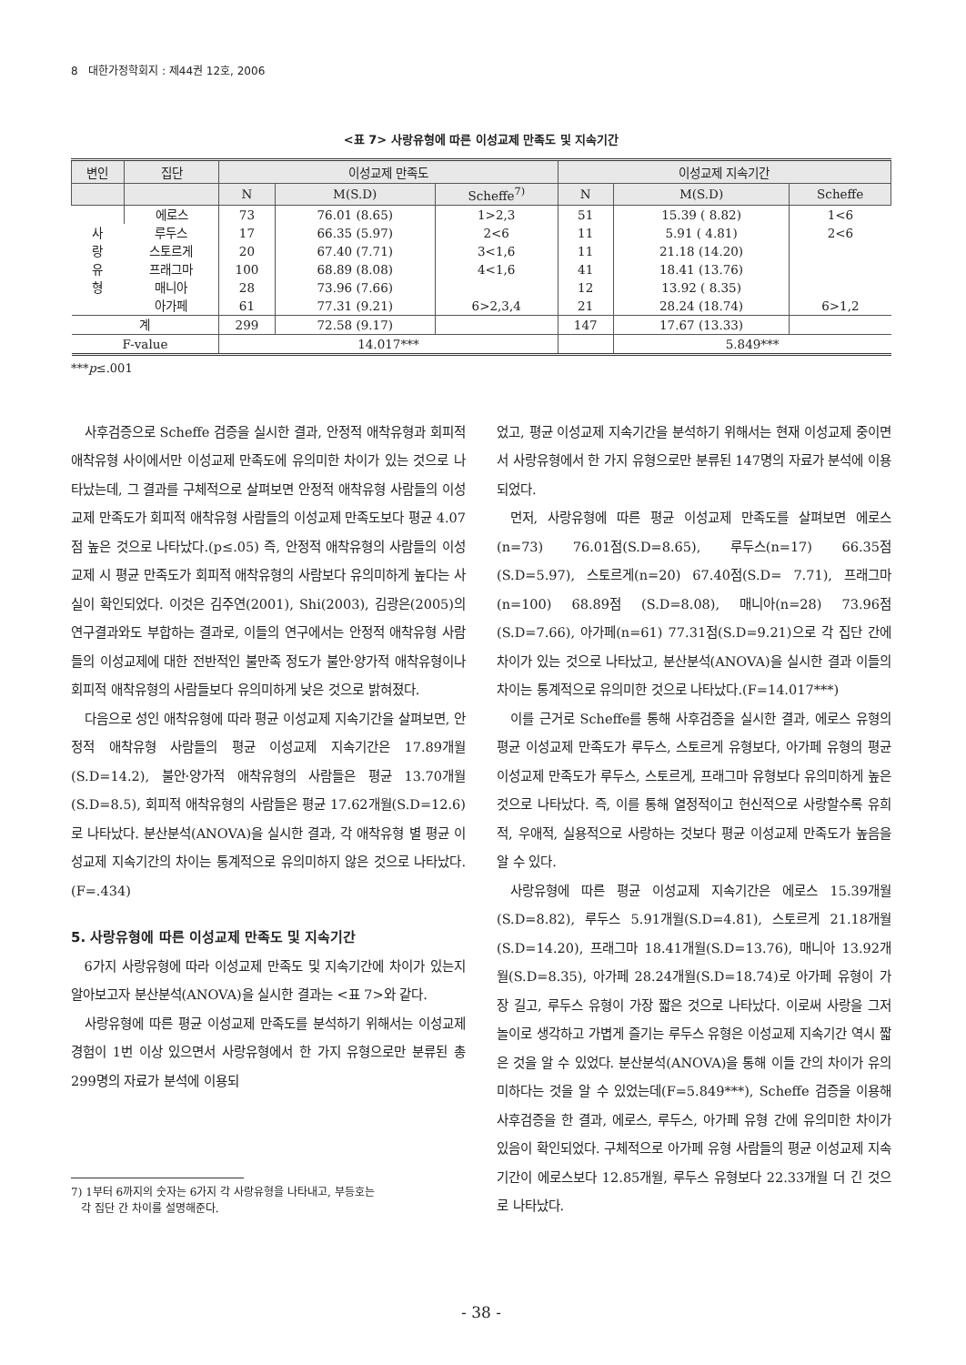8 대한가정학회지 : 제44권 12호, 2006
<표 7> 사랑유형에 따른 이성교제 만족도 및 지속기간
| 변인 | 집단 | 이성교제 만족도 | | | 이성교제 지속기간 | | |
| --- | --- | --- | --- | --- | --- | --- | --- |
| | | N | M(S.D) | Scheffe<sup>7)</sup> | N | M(S.D) | Scheffe |
| 사 랑 유 형 | 에로스 | 73 | 76.01 (8.65) | 1>2,3 | 51 | 15.39 ( 8.82) | 1<6 |
| | 루두스 | 17 | 66.35 (5.97) | 2<6 | 11 | 5.91 ( 4.81) | 2<6 |
| | 스토르게 | 20 | 67.40 (7.71) | 3<1,6 | 11 | 21.18 (14.20) | |
| | 프래그마 | 100 | 68.89 (8.08) | 4<1,6 | 41 | 18.41 (13.76) | |
| | 매니아 | 28 | 73.96 (7.66) | | 12 | 13.92 ( 8.35) | |
| | 아가페 | 61 | 77.31 (9.21) | 6>2,3,4 | 21 | 28.24 (18.74) | 6>1,2 |
| 계 | | 299 | 72.58 (9.17) | | 147 | 17.67 (13.33) | |
| F-value | | 14.017*** | | | | 5.849*** | |
***p≤.001
사후검증으로 Scheffe 검증을 실시한 결과, 안정적 애착유형과 회피적 애착유형 사이에서만 이성교제 만족도에 유의미한 차이가 있는 것으로 나타났는데, 그 결과를 구체적으로 살펴보면 안정적 애착유형 사람들의 이성교제 만족도가 회피적 애착유형 사람들의 이성교제 만족도보다 평균 4.07점 높은 것으로 나타났다.(p≤.05) 즉, 안정적 애착유형의 사람들의 이성교제 시 평균 만족도가 회피적 애착유형의 사람보다 유의미하게 높다는 사실이 확인되었다. 이것은 김주연(2001), Shi(2003), 김광은(2005)의 연구결과와도 부합하는 결과로, 이들의 연구에서는 안정적 애착유형 사람들의 이성교제에 대한 전반적인 불만족 정도가 불안·양가적 애착유형이나 회피적 애착유형의 사람들보다 유의미하게 낮은 것으로 밝혀졌다.
다음으로 성인 애착유형에 따라 평균 이성교제 지속기간을 살펴보면, 안정적 애착유형 사람들의 평균 이성교제 지속기간은 17.89개월(S.D=14.2), 불안·양가적 애착유형의 사람들은 평균 13.70개월(S.D=8.5), 회피적 애착유형의 사람들은 평균 17.62개월(S.D=12.6)로 나타났다. 분산분석(ANOVA)을 실시한 결과, 각 애착유형 별 평균 이성교제 지속기간의 차이는 통계적으로 유의미하지 않은 것으로 나타났다.(F=.434)
5. 사랑유형에 따른 이성교제 만족도 및 지속기간
6가지 사랑유형에 따라 이성교제 만족도 및 지속기간에 차이가 있는지 알아보고자 분산분석(ANOVA)을 실시한 결과는 <표 7>와 같다.
사랑유형에 따른 평균 이성교제 만족도를 분석하기 위해서는 이성교제 경험이 1번 이상 있으면서 사랑유형에서 한 가지 유형으로만 분류된 총 299명의 자료가 분석에 이용되
7) 1부터 6까지의 숫자는 6가지 각 사랑유형을 나타내고, 부등호는
각 집단 간 차이를 설명해준다.
었고, 평균 이성교제 지속기간을 분석하기 위해서는 현재 이성교제 중이면서 사랑유형에서 한 가지 유형으로만 분류된 147명의 자료가 분석에 이용되었다.
먼저, 사랑유형에 따른 평균 이성교제 만족도를 살펴보면 에로스(n=73) 76.01점(S.D=8.65), 루두스(n=17) 66.35점(S.D=5.97), 스토르게(n=20) 67.40점(S.D= 7.71), 프래그마(n=100) 68.89점 (S.D=8.08), 매니아(n=28) 73.96점(S.D=7.66), 아가페(n=61) 77.31점(S.D=9.21)으로 각 집단 간에 차이가 있는 것으로 나타났고, 분산분석(ANOVA)을 실시한 결과 이들의 차이는 통계적으로 유의미한 것으로 나타났다.(F=14.017***)
이를 근거로 Scheffe를 통해 사후검증을 실시한 결과, 에로스 유형의 평균 이성교제 만족도가 루두스, 스토르게 유형보다, 아가페 유형의 평균 이성교제 만족도가 루두스, 스토르게, 프래그마 유형보다 유의미하게 높은 것으로 나타났다. 즉, 이를 통해 열정적이고 헌신적으로 사랑할수록 유희적, 우애적, 실용적으로 사랑하는 것보다 평균 이성교제 만족도가 높음을 알 수 있다.
사랑유형에 따른 평균 이성교제 지속기간은 에로스 15.39개월(S.D=8.82), 루두스 5.91개월(S.D=4.81), 스토르게 21.18개월(S.D=14.20), 프래그마 18.41개월(S.D=13.76), 매니아 13.92개월(S.D=8.35), 아가페 28.24개월(S.D=18.74)로 아가페 유형이 가장 길고, 루두스 유형이 가장 짧은 것으로 나타났다. 이로써 사랑을 그저 놀이로 생각하고 가볍게 즐기는 루두스 유형은 이성교제 지속기간 역시 짧은 것을 알 수 있었다. 분산분석(ANOVA)을 통해 이들 간의 차이가 유의미하다는 것을 알 수 있었는데(F=5.849***), Scheffe 검증을 이용해 사후검증을 한 결과, 에로스, 루두스, 아가페 유형 간에 유의미한 차이가 있음이 확인되었다. 구체적으로 아가페 유형 사람들의 평균 이성교제 지속기간이 에로스보다 12.85개월, 루두스 유형보다 22.33개월 더 긴 것으로 나타났다.
- 38 -